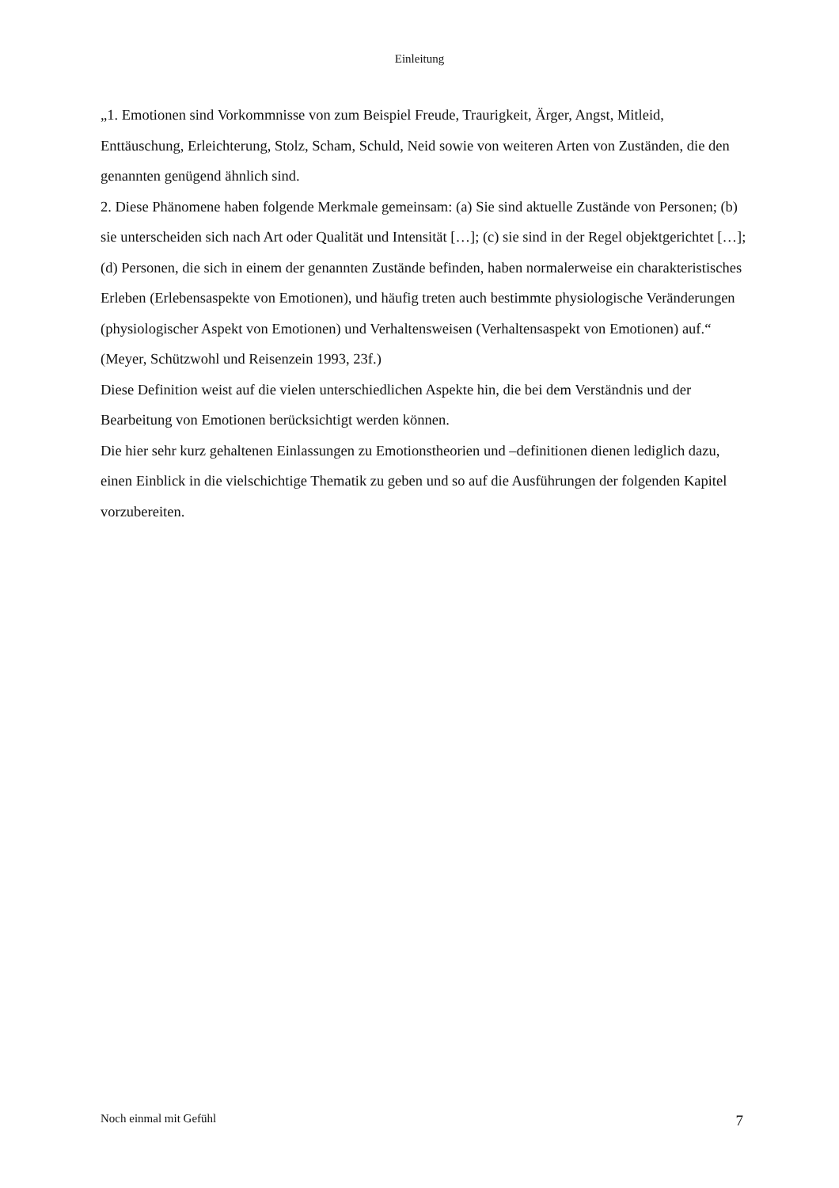Einleitung
„1. Emotionen sind Vorkommnisse von zum Beispiel Freude, Traurigkeit, Ärger, Angst, Mitleid, Enttäuschung, Erleichterung, Stolz, Scham, Schuld, Neid sowie von weiteren Arten von Zuständen, die den genannten genügend ähnlich sind.
2. Diese Phänomene haben folgende Merkmale gemeinsam: (a) Sie sind aktuelle Zustände von Personen; (b) sie unterscheiden sich nach Art oder Qualität und Intensität […]; (c) sie sind in der Regel objektgerichtet […]; (d) Personen, die sich in einem der genannten Zustände befinden, haben normalerweise ein charakteristisches Erleben (Erlebensaspekte von Emotionen), und häufig treten auch bestimmte physiologische Veränderungen (physiologischer Aspekt von Emotionen) und Verhaltensweisen (Verhaltensaspekt von Emotionen) auf.“ (Meyer, Schützwohl und Reisenzein 1993, 23f.)
Diese Definition weist auf die vielen unterschiedlichen Aspekte hin, die bei dem Verständnis und der Bearbeitung von Emotionen berücksichtigt werden können.
Die hier sehr kurz gehaltenen Einlassungen zu Emotionstheorien und –definitionen dienen lediglich dazu, einen Einblick in die vielschichtige Thematik zu geben und so auf die Ausführungen der folgenden Kapitel vorzubereiten.
Noch einmal mit Gefühl 7